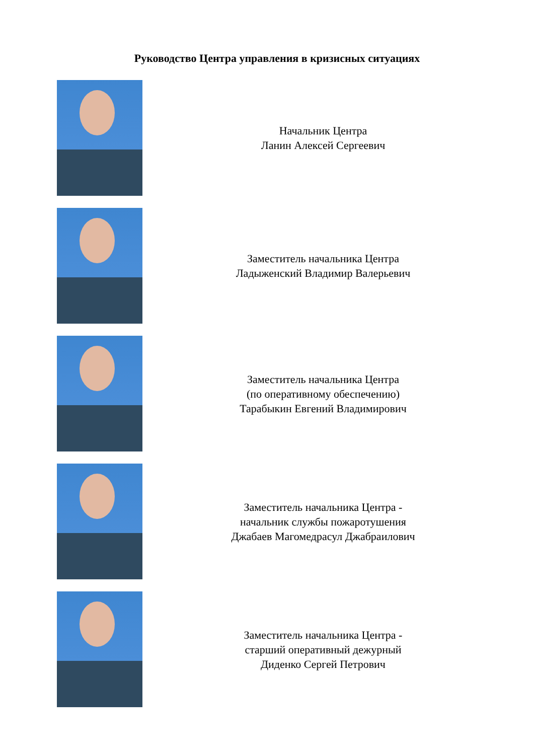Руководство Центра управления в кризисных ситуациях
Начальник Центра
Ланин Алексей Сергеевич
Заместитель начальника Центра
Ладыженский Владимир Валерьевич
Заместитель начальника Центра
(по оперативному обеспечению)
Тарабыкин Евгений Владимирович
Заместитель начальника Центра -
начальник службы пожаротушения
Джабаев Магомедрасул Джабраилович
Заместитель начальника Центра -
старший оперативный дежурный
Диденко Сергей Петрович